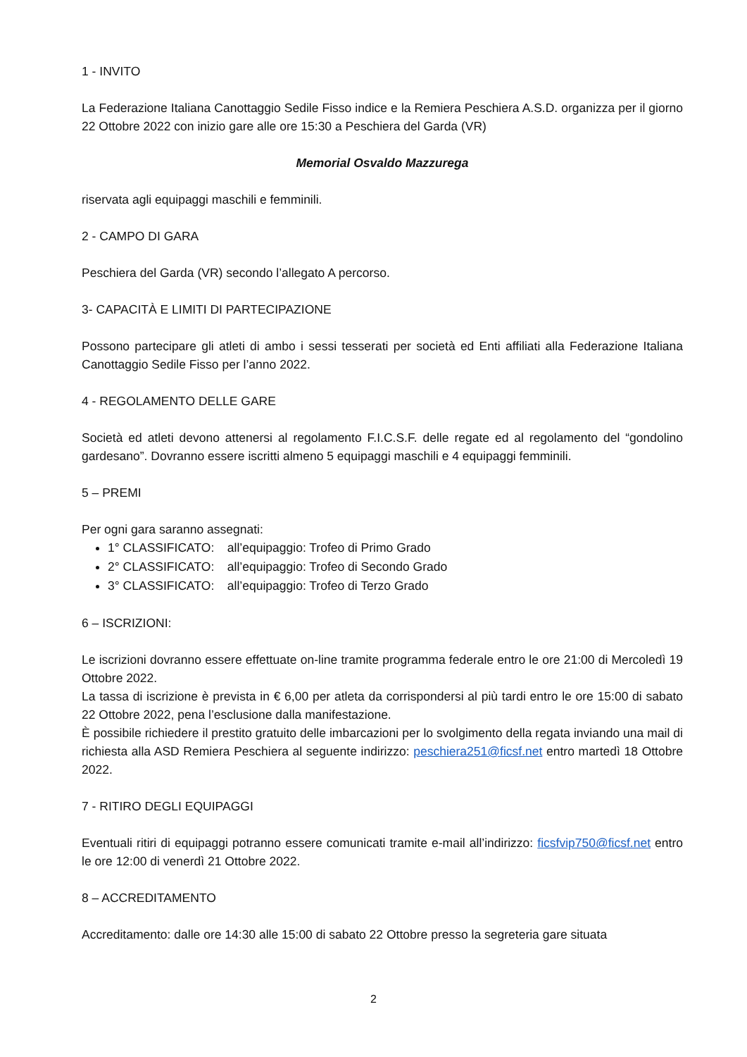1 - INVITO
La Federazione Italiana Canottaggio Sedile Fisso indice e la Remiera Peschiera A.S.D. organizza per il giorno 22 Ottobre 2022 con inizio gare alle ore 15:30 a Peschiera del Garda (VR)
Memorial Osvaldo Mazzurega
riservata agli equipaggi maschili e femminili.
2 - CAMPO DI GARA
Peschiera del Garda (VR) secondo l’allegato A percorso.
3- CAPACITÀ E LIMITI DI PARTECIPAZIONE
Possono partecipare gli atleti di ambo i sessi tesserati per società ed Enti affiliati alla Federazione Italiana Canottaggio Sedile Fisso per l’anno 2022.
4 - REGOLAMENTO DELLE GARE
Società ed atleti devono attenersi al regolamento F.I.C.S.F. delle regate ed al regolamento del “gondolino gardesano”. Dovranno essere iscritti almeno 5 equipaggi maschili e 4 equipaggi femminili.
5 – PREMI
Per ogni gara saranno assegnati:
1° CLASSIFICATO: all’equipaggio: Trofeo di Primo Grado
2° CLASSIFICATO: all’equipaggio: Trofeo di Secondo Grado
3° CLASSIFICATO: all’equipaggio: Trofeo di Terzo Grado
6 – ISCRIZIONI:
Le iscrizioni dovranno essere effettuate on-line tramite programma federale entro le ore 21:00 di Mercoledì 19 Ottobre 2022.
La tassa di iscrizione è prevista in € 6,00 per atleta da corrispondersi al più tardi entro le ore 15:00 di sabato 22 Ottobre 2022, pena l’esclusione dalla manifestazione.
È possibile richiedere il prestito gratuito delle imbarcazioni per lo svolgimento della regata inviando una mail di richiesta alla ASD Remiera Peschiera al seguente indirizzo: peschiera251@ficsf.net entro martedì 18 Ottobre 2022.
7 - RITIRO DEGLI EQUIPAGGI
Eventuali ritiri di equipaggi potranno essere comunicati tramite e-mail all’indirizzo: ficsfvip750@ficsf.net entro le ore 12:00 di venerdì 21 Ottobre 2022.
8 – ACCREDITAMENTO
Accreditamento: dalle ore 14:30 alle 15:00 di sabato 22 Ottobre presso la segreteria gare situata
2